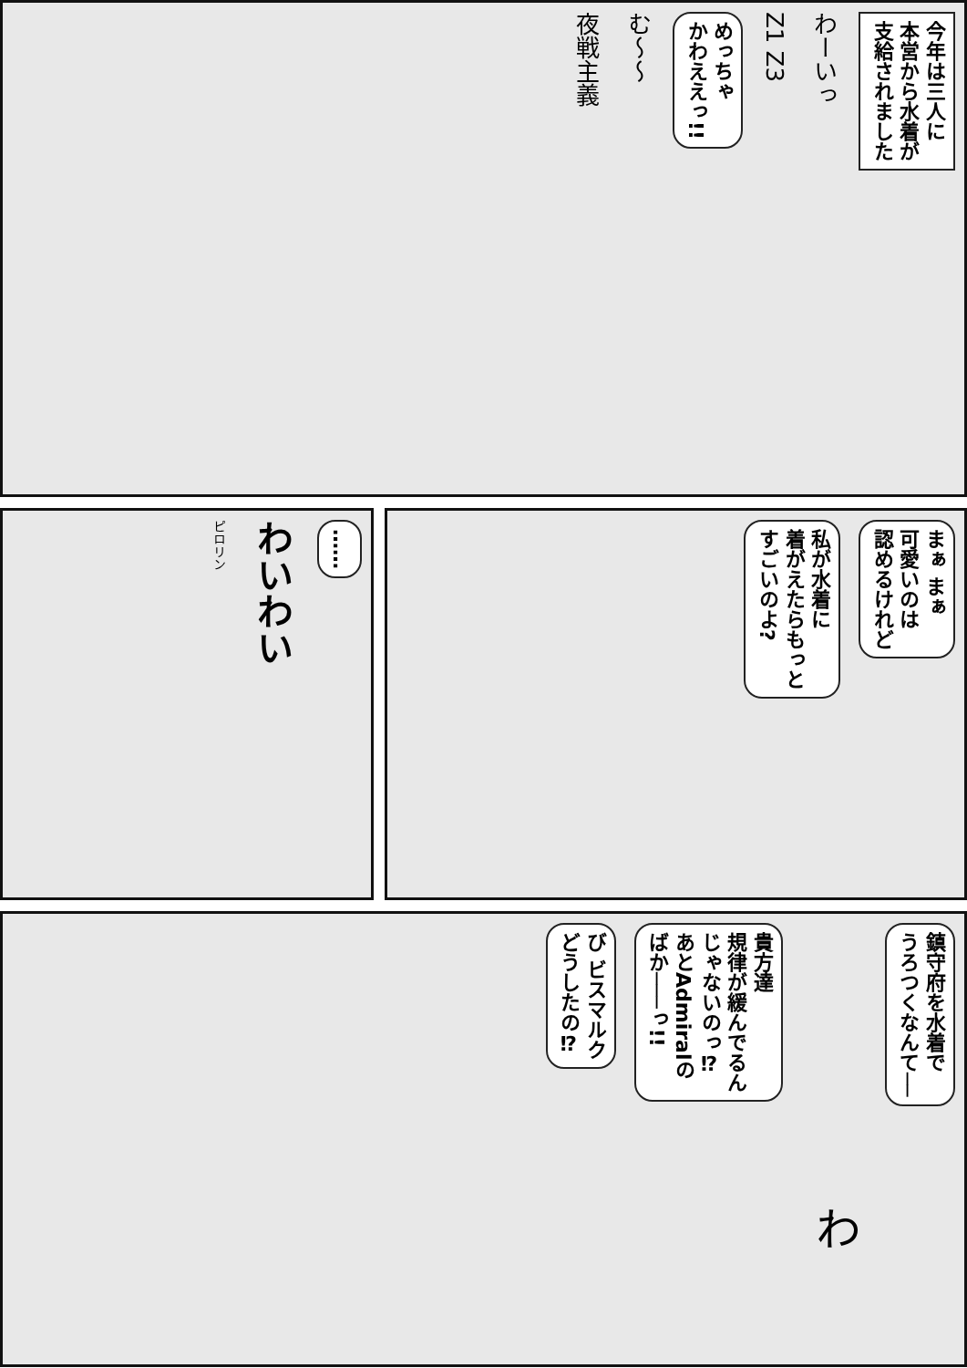今年は三人に
本営から水着が
支給されました
わーいっ
Z1 Z3
めっちゃ
かわええっ!!
む〜〜
夜戦主義
まぁ まぁ
可愛いのは
認めるけれど
私が水着に
着がえたらもっと
すごいのよ?
……
わいわい
ピロリン
鎮守府を水着で
うろつくなんて──
わ
貴方達
規律が緩んでるん
じゃないのっ⁉
あとAdmiralの
ばか───っ!!
び ビスマルク
どうしたの⁉